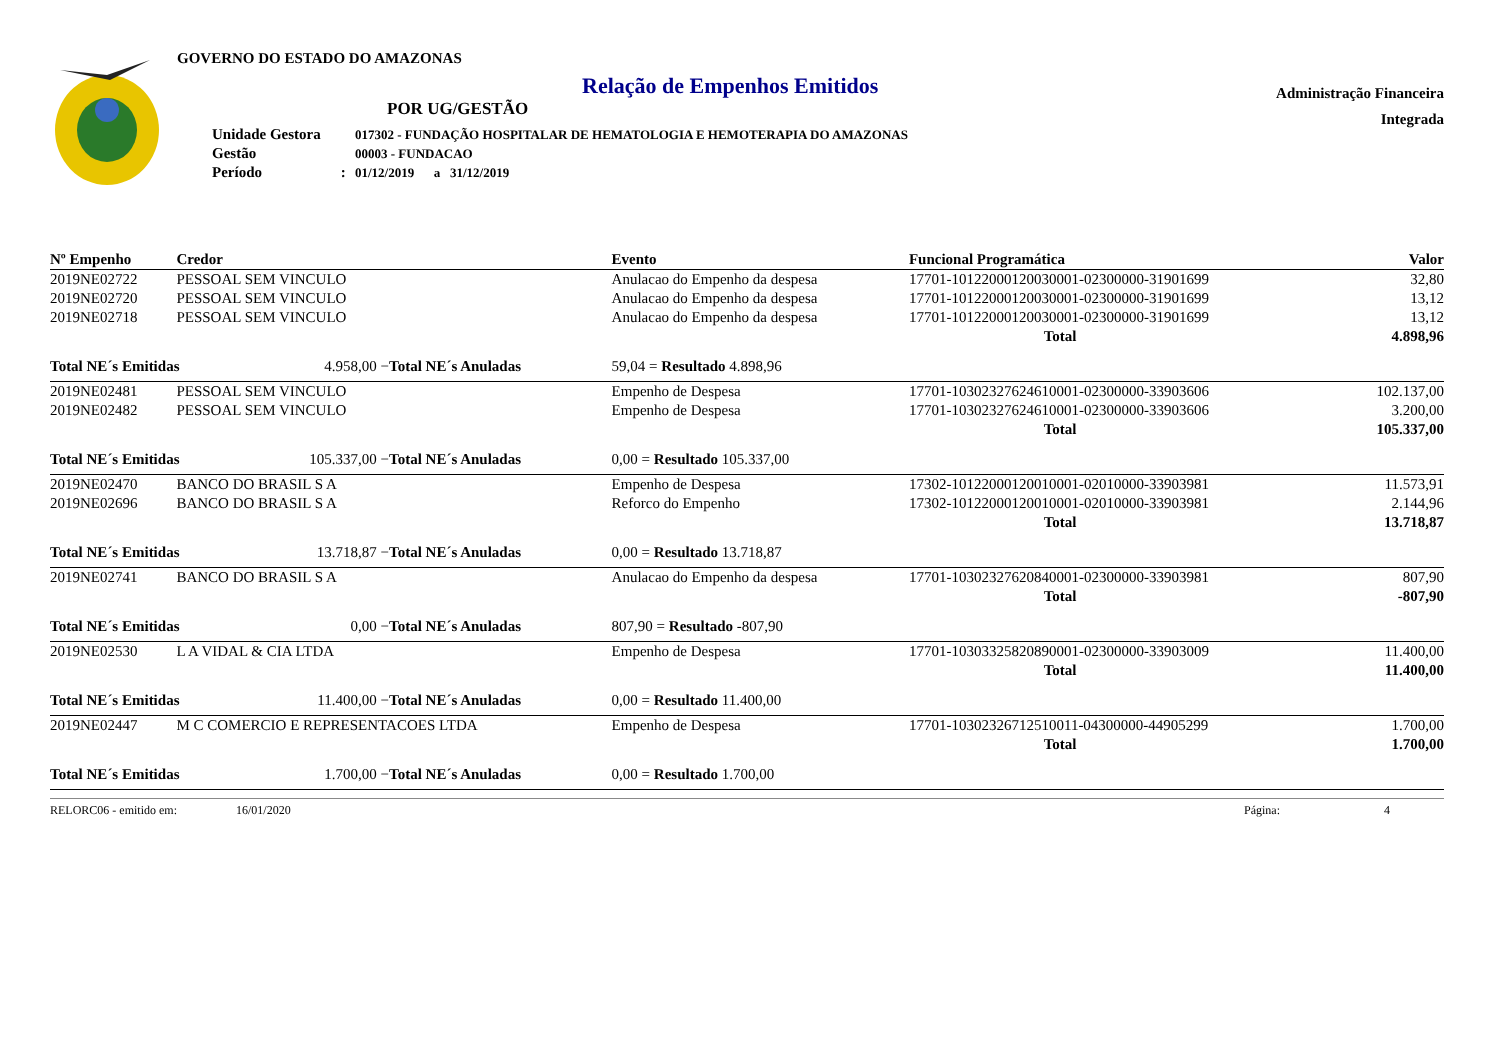GOVERNO DO ESTADO DO AMAZONAS
Relação de Empenhos Emitidos
POR UG/GESTÃO
| Unidade Gestora | 017302 - FUNDAÇÃO HOSPITALAR DE HEMATOLOGIA E HEMOTERAPIA DO AMAZONAS |
| Gestão | 00003 - FUNDACAO |
| Período : | 01/12/2019 a 31/12/2019 |
Administração Financeira
Integrada
| Nº Empenho | Credor | | | Evento | Funcional Programática | Valor |
| --- | --- | --- | --- | --- | --- | --- |
| 2019NE02722 | PESSOAL SEM VINCULO | | | Anulacao do Empenho da despesa | 17701-10122000120030001-02300000-31901699 | 32,80 |
| 2019NE02720 | PESSOAL SEM VINCULO | | | Anulacao do Empenho da despesa | 17701-10122000120030001-02300000-31901699 | 13,12 |
| 2019NE02718 | PESSOAL SEM VINCULO | | | Anulacao do Empenho da despesa | 17701-10122000120030001-02300000-31901699 | 13,12 |
| | | | | | Total | 4.898,96 |
| Total NE´s Emitidas | | 4.958,00 − | Total NE´s Anuladas | 59,04 = Resultado 4.898,96 | | |
| 2019NE02481 | PESSOAL SEM VINCULO | | | Empenho de Despesa | 17701-10302327624610001-02300000-33903606 | 102.137,00 |
| 2019NE02482 | PESSOAL SEM VINCULO | | | Empenho de Despesa | 17701-10302327624610001-02300000-33903606 | 3.200,00 |
| | | | | | Total | 105.337,00 |
| Total NE´s Emitidas | | 105.337,00 − | Total NE´s Anuladas | 0,00 = Resultado 105.337,00 | | |
| 2019NE02470 | BANCO DO BRASIL S A | | | Empenho de Despesa | 17302-10122000120010001-02010000-33903981 | 11.573,91 |
| 2019NE02696 | BANCO DO BRASIL S A | | | Reforco do Empenho | 17302-10122000120010001-02010000-33903981 | 2.144,96 |
| | | | | | Total | 13.718,87 |
| Total NE´s Emitidas | | 13.718,87 − | Total NE´s Anuladas | 0,00 = Resultado 13.718,87 | | |
| 2019NE02741 | BANCO DO BRASIL S A | | | Anulacao do Empenho da despesa | 17701-10302327620840001-02300000-33903981 | 807,90 |
| | | | | | Total | -807,90 |
| Total NE´s Emitidas | | 0,00 − | Total NE´s Anuladas | 807,90 = Resultado -807,90 | | |
| 2019NE02530 | L A VIDAL & CIA LTDA | | | Empenho de Despesa | 17701-10303325820890001-02300000-33903009 | 11.400,00 |
| | | | | | Total | 11.400,00 |
| Total NE´s Emitidas | | 11.400,00 − | Total NE´s Anuladas | 0,00 = Resultado 11.400,00 | | |
| 2019NE02447 | M C COMERCIO E REPRESENTACOES LTDA | | | Empenho de Despesa | 17701-10302326712510011-04300000-44905299 | 1.700,00 |
| | | | | | Total | 1.700,00 |
| Total NE´s Emitidas | | 1.700,00 − | Total NE´s Anuladas | 0,00 = Resultado 1.700,00 | | |
RELORC06 - emitido em: 16/01/2020 Página: 4